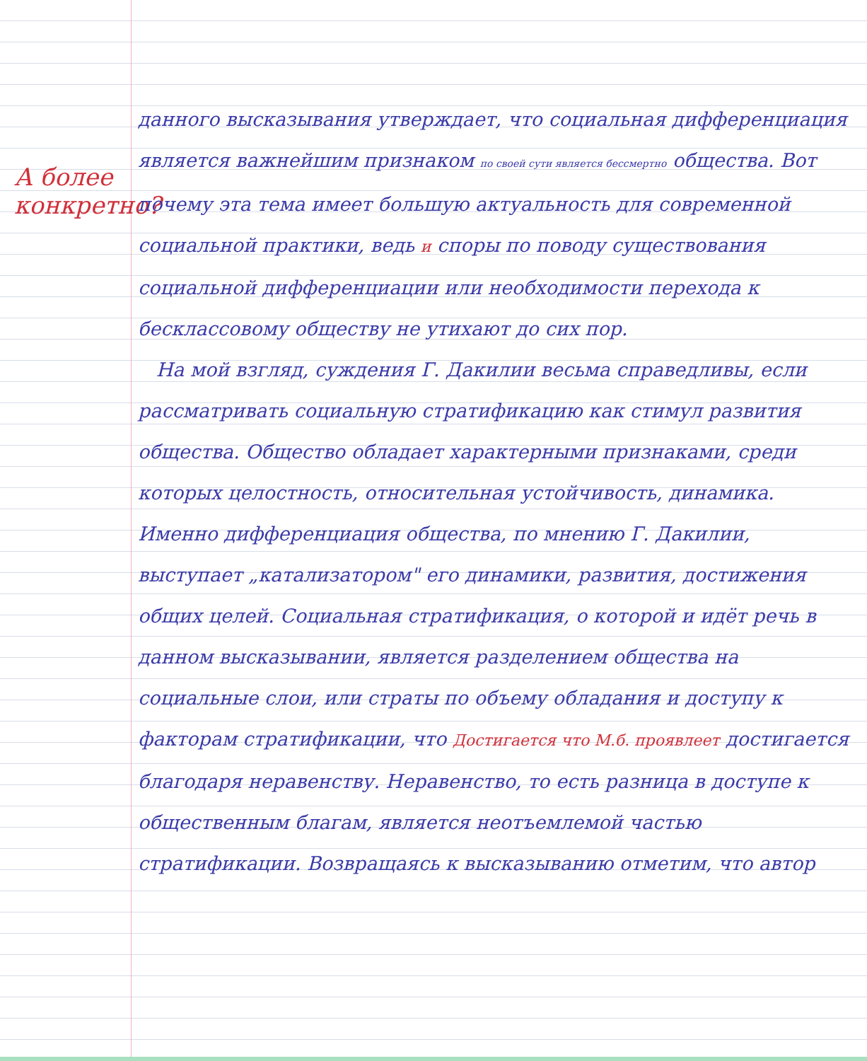А более конкретно?
данного высказывания утверждает, что социальная дифференциация является важнейшим признаком по своей сути является бессмертно общества. Вот почему эта тема имеет большую актуальность для современной социальной практики, ведь и споры по поводу существования социальной дифференциации или необходимости перехода к бесклассовому обществу не утихают до сих пор.
На мой взгляд, суждения Г. Дакилии весьма справедливы, если рассматривать социальную стратификацию как стимул развития общества. Общество обладает характерными признаками, среди которых целостность, относительная устойчивость, динамика. Именно дифференциация общества, по мнению Г. Дакилии, выступает „катализатором" его динамики, развития, достижения общих целей. Социальная стратификация, о которой и идёт речь в данном высказывании, является разделением общества на социальные слои, или страты по объему обладания и доступу к факторам стратификации, что Достигается что М.б. проявлеет достигается благодаря неравенству. Неравенство, то есть разница в доступе к общественным благам, является неотъемлемой частью стратификации. Возвращаясь к высказыванию отметим, что автор